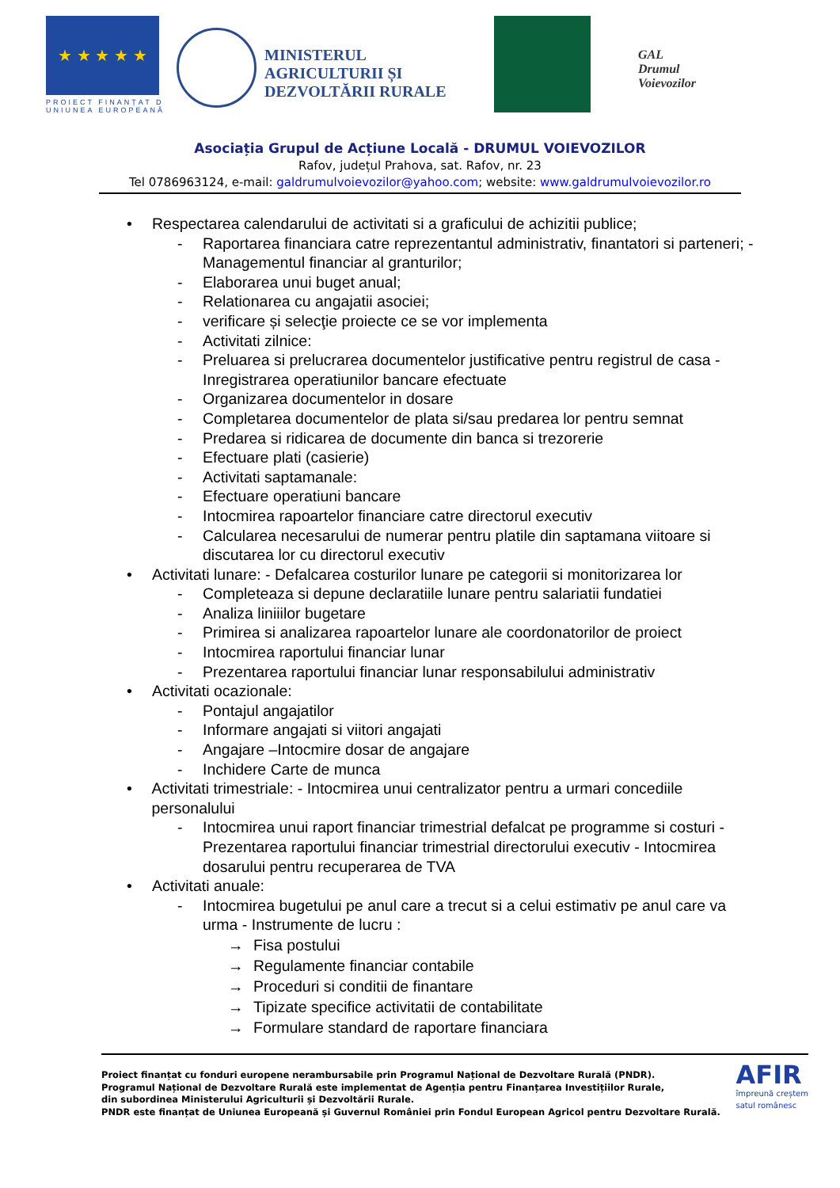★ ★ ★ ★ ★
PROIECT FINANȚAT D
UNIUNEA EUROPEANĂ
MINISTERUL AGRICULTURII ȘI DEZVOLTĂRII RURALE
GAL
Drumul
Voievozilor
Asociația Grupul de Acțiune Locală - DRUMUL VOIEVOZILOR
Rafov, județul Prahova, sat. Rafov, nr. 23
Tel 0786963124, e-mail: galdrumulvoievozilor@yahoo.com; website: www.galdrumulvoievozilor.ro
• Respectarea calendarului de activitati si a graficului de achizitii publice;
- Raportarea financiara catre reprezentantul administrativ, finantatori si parteneri; - Managementul financiar al granturilor;
- Elaborarea unui buget anual;
- Relationarea cu angajatii asociei;
- verificare și selecţie proiecte ce se vor implementa
- Activitati zilnice:
- Preluarea si prelucrarea documentelor justificative pentru registrul de casa - Inregistrarea operatiunilor bancare efectuate
- Organizarea documentelor in dosare
- Completarea documentelor de plata si/sau predarea lor pentru semnat
- Predarea si ridicarea de documente din banca si trezorerie
- Efectuare plati (casierie)
- Activitati saptamanale:
- Efectuare operatiuni bancare
- Intocmirea rapoartelor financiare catre directorul executiv
- Calcularea necesarului de numerar pentru platile din saptamana viitoare si discutarea lor cu directorul executiv
• Activitati lunare: - Defalcarea costurilor lunare pe categorii si monitorizarea lor
- Completeaza si depune declaratiile lunare pentru salariatii fundatiei
- Analiza liniiilor bugetare
- Primirea si analizarea rapoartelor lunare ale coordonatorilor de proiect
- Intocmirea raportului financiar lunar
- Prezentarea raportului financiar lunar responsabilului administrativ
• Activitati ocazionale:
- Pontajul angajatilor
- Informare angajati si viitori angajati
- Angajare –Intocmire dosar de angajare
- Inchidere Carte de munca
• Activitati trimestriale: - Intocmirea unui centralizator pentru a urmari concediile personalului
- Intocmirea unui raport financiar trimestrial defalcat pe programme si costuri - Prezentarea raportului financiar trimestrial directorului executiv - Intocmirea dosarului pentru recuperarea de TVA
• Activitati anuale:
- Intocmirea bugetului pe anul care a trecut si a celui estimativ pe anul care va urma - Instrumente de lucru :
→ Fisa postului
→ Regulamente financiar contabile
→ Proceduri si conditii de finantare
→ Tipizate specifice activitatii de contabilitate
→ Formulare standard de raportare financiara
Proiect finanțat cu fonduri europene nerambursabile prin Programul Național de Dezvoltare Rurală (PNDR).
Programul Național de Dezvoltare Rurală este implementat de Agenția pentru Finanțarea Investițiilor Rurale,
din subordinea Ministerului Agriculturii și Dezvoltării Rurale.
PNDR este finanțat de Uniunea Europeană și Guvernul României prin Fondul European Agricol pentru Dezvoltare Rurală.
AFIR
împreună creștem
satul românesc